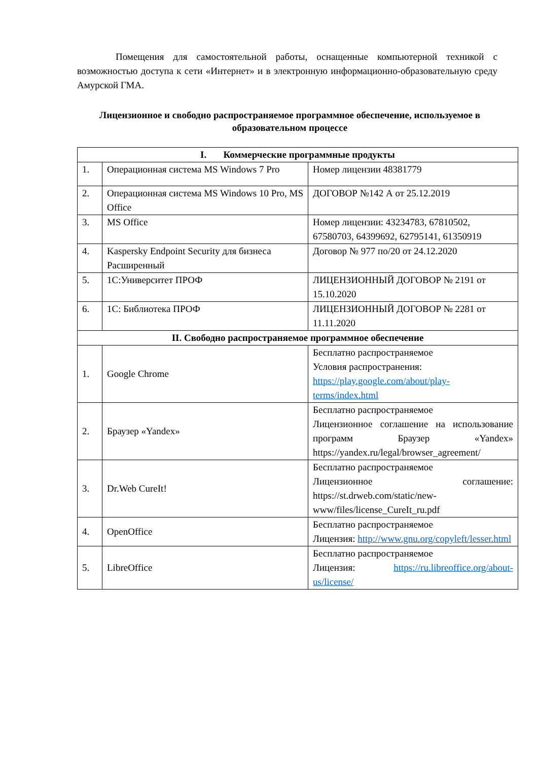Помещения для самостоятельной работы, оснащенные компьютерной техникой с возможностью доступа к сети «Интернет» и в электронную информационно-образовательную среду Амурской ГМА.
Лицензионное и свободно распространяемое программное обеспечение, используемое в образовательном процессе
| I. Коммерческие программные продукты | | |
| --- | --- | --- |
| 1. | Операционная система MS Windows 7 Pro | Номер лицензии 48381779 |
| 2. | Операционная система MS Windows 10 Pro, MS Office | ДОГОВОР №142 А от 25.12.2019 |
| 3. | MS Office | Номер лицензии: 43234783, 67810502, 67580703, 64399692, 62795141, 61350919 |
| 4. | Kaspersky Endpoint Security для бизнеса Расширенный | Договор № 977 по/20 от 24.12.2020 |
| 5. | 1С:Университет ПРОФ | ЛИЦЕНЗИОННЫЙ ДОГОВОР № 2191 от 15.10.2020 |
| 6. | 1С: Библиотека ПРОФ | ЛИЦЕНЗИОННЫЙ ДОГОВОР № 2281 от 11.11.2020 |
| II. Свободно распространяемое программное обеспечение | | |
| 1. | Google Chrome | Бесплатно распространяемое Условия распространения: https://play.google.com/about/play-terms/index.html |
| 2. | Браузер «Yandex» | Бесплатно распространяемое Лицензионное соглашение на использование программ Браузер «Yandex» https://yandex.ru/legal/browser_agreement/ |
| 3. | Dr.Web CureIt! | Бесплатно распространяемое Лицензионное соглашение: https://st.drweb.com/static/new-www/files/license_CureIt_ru.pdf |
| 4. | OpenOffice | Бесплатно распространяемое Лицензия: http://www.gnu.org/copyleft/lesser.html |
| 5. | LibreOffice | Бесплатно распространяемое Лицензия: https://ru.libreoffice.org/about-us/license/ |